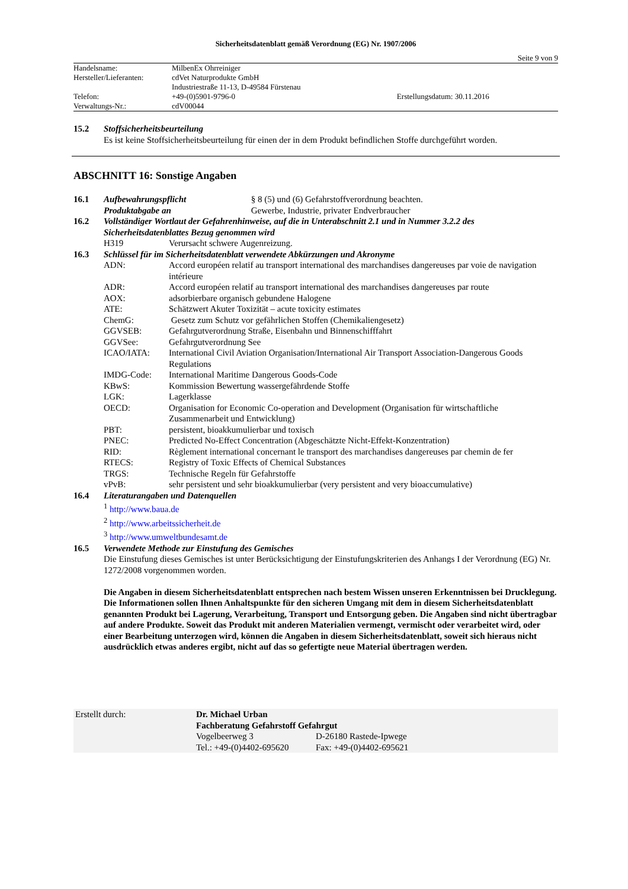Sicherheitsdatenblatt gemäß Verordnung (EG) Nr. 1907/2006
Seite 9 von 9
| Handelsname: | MilbenEx Ohrreiniger | |
| Hersteller/Lieferanten: | cdVet Naturprodukte GmbH | |
| | Industriestraße 11-13, D-49584 Fürstenau | |
| Telefon: | +49-(0)5901-9796-0 | Erstellungsdatum: 30.11.2016 |
| Verwaltungs-Nr.: | cdV00044 | |
| 15.2 | Stoffsicherheitsbeurteilung Es ist keine Stoffsicherheitsbeurteilung für einen der in dem Produkt befindlichen Stoffe durchgeführt worden. |
ABSCHNITT 16: Sonstige Angaben
| 16.1 | Aufbewahrungspflicht | § 8 (5) und (6) Gefahrstoffverordnung beachten. |
| | Produktabgabe an | Gewerbe, Industrie, privater Endverbraucher |
| 16.2 | Vollständiger Wortlaut der Gefahrenhinweise, auf die in Unterabschnitt 2.1 und in Nummer 3.2.2 des Sicherheitsdatenblattes Bezug genommen wird | |
| | H319 | Verursacht schwere Augenreizung. |
| 16.3 | Schlüssel für im Sicherheitsdatenblatt verwendete Abkürzungen und Akronyme | |
| | ADN: | Accord européen relatif au transport international des marchandises dangereuses par voie de navigation intérieure |
| | ADR: | Accord européen relatif au transport international des marchandises dangereuses par route |
| | AOX: | adsorbierbare organisch gebundene Halogene |
| | ATE: | Schätzwert Akuter Toxizität – acute toxicity estimates |
| | ChemG: | Gesetz zum Schutz vor gefährlichen Stoffen (Chemikaliengesetz) |
| | GGVSEB: | Gefahrgutverordnung Straße, Eisenbahn und Binnenschifffahrt |
| | GGVSee: | Gefahrgutverordnung See |
| | ICAO/IATA: | International Civil Aviation Organisation/International Air Transport Association-Dangerous Goods Regulations |
| | IMDG-Code: | International Maritime Dangerous Goods-Code |
| | KBwS: | Kommission Bewertung wassergefährdende Stoffe |
| | LGK: | Lagerklasse |
| | OECD: | Organisation for Economic Co-operation and Development (Organisation für wirtschaftliche Zusammenarbeit und Entwicklung) |
| | PBT: | persistent, bioakkumulierbar und toxisch |
| | PNEC: | Predicted No-Effect Concentration (Abgeschätzte Nicht-Effekt-Konzentration) |
| | RID: | Règlement international concernant le transport des marchandises dangereuses par chemin de fer |
| | RTECS: | Registry of Toxic Effects of Chemical Substances |
| | TRGS: | Technische Regeln für Gefahrstoffe |
| | vPvB: | sehr persistent und sehr bioakkumulierbar (very persistent and very bioaccumulative) |
| 16.4 | Literaturangaben und Datenquellen <sup>1</sup> http://www.baua.de <sup>2</sup> http://www.arbeitssicherheit.de <sup>3</sup> http://www.umweltbundesamt.de | |
| 16.5 | Verwendete Methode zur Einstufung des Gemisches Die Einstufung dieses Gemisches ist unter Berücksichtigung der Einstufungskriterien des Anhangs I der Verordnung (EG) Nr. 1272/2008 vorgenommen worden. Die Angaben in diesem Sicherheitsdatenblatt entsprechen nach bestem Wissen unseren Erkenntnissen bei Drucklegung. Die Informationen sollen Ihnen Anhaltspunkte für den sicheren Umgang mit dem in diesem Sicherheitsdatenblatt genannten Produkt bei Lagerung, Verarbeitung, Transport und Entsorgung geben. Die Angaben sind nicht übertragbar auf andere Produkte. Soweit das Produkt mit anderen Materialien vermengt, vermischt oder verarbeitet wird, oder einer Bearbeitung unterzogen wird, können die Angaben in diesem Sicherheitsdatenblatt, soweit sich hieraus nicht ausdrücklich etwas anderes ergibt, nicht auf das so gefertigte neue Material übertragen werden. | |
| Erstellt durch: | Dr. Michael Urban | |
| | Fachberatung Gefahrstoff Gefahrgut | |
| | Vogelbeerweg 3 | D-26180 Rastede-Ipwege |
| | Tel.: +49-(0)4402-695620 | Fax: +49-(0)4402-695621 |